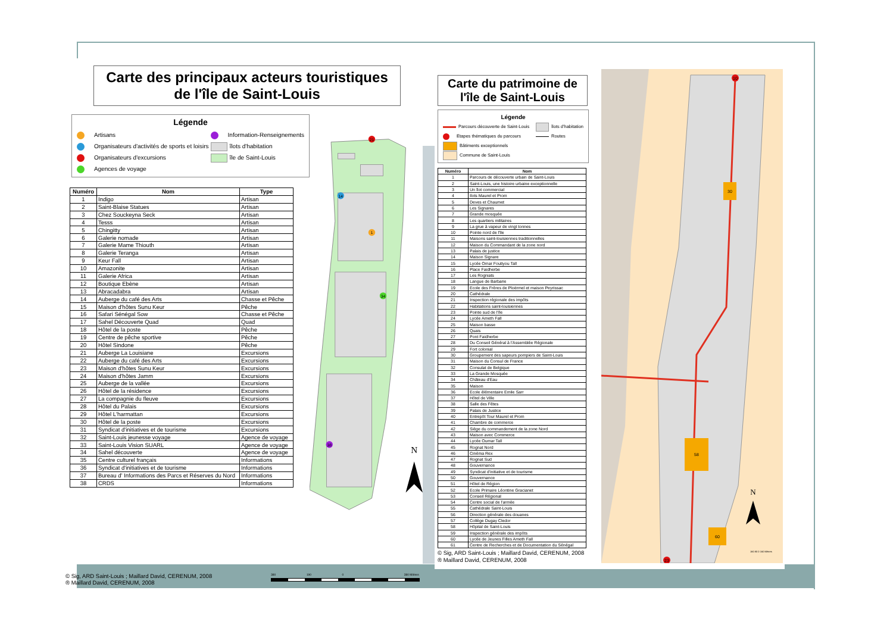Carte des principaux acteurs touristiques
de l'île de Saint-Louis
Légende
Artisans
Organisateurs d'activités de sports et loisirs
Organisateurs d'excursions
Agences de voyage
Information-Renseignements
îlots d'habitation
île de Saint-Louis
| Numéro | Nom | Type |
| --- | --- | --- |
| 1 | Indigo | Artisan |
| 2 | Saint-Blaise Statues | Artisan |
| 3 | Chez Souckeyna Seck | Artisan |
| 4 | Tesss | Artisan |
| 5 | Chingitty | Artisan |
| 6 | Galerie nomade | Artisan |
| 7 | Galerie Mame Thiouth | Artisan |
| 8 | Galerie Teranga | Artisan |
| 9 | Keur Fall | Artisan |
| 10 | Amazonite | Artisan |
| 11 | Galerie Africa | Artisan |
| 12 | Boutique Ebène | Artisan |
| 13 | Abracadabra | Artisan |
| 14 | Auberge du café des Arts | Chasse et Pêche |
| 15 | Maison d'hôtes Sunu Keur | Pêche |
| 16 | Safari Sénégal Sow | Chasse et Pêche |
| 17 | Sahel Découverte Quad | Quad |
| 18 | Hôtel de la poste | Pêche |
| 19 | Centre de pêche sportive | Pêche |
| 20 | Hôtel Sindone | Pêche |
| 21 | Auberge La Louisiane | Excursions |
| 22 | Auberge du café des Arts | Excursions |
| 23 | Maison d'hôtes Sunu Keur | Excursions |
| 24 | Maison d'hôtes Jamm | Excursions |
| 25 | Auberge de la vallée | Excursions |
| 26 | Hôtel de la résidence | Excursions |
| 27 | La compagnie du fleuve | Excursions |
| 28 | Hôtel du Palais | Excursions |
| 29 | Hôtel L'harmattan | Excursions |
| 30 | Hôtel de la poste | Excursions |
| 31 | Syndicat d'initiatives et de tourisme | Excursions |
| 32 | Saint-Louis jeunesse voyage | Agence de voyage |
| 33 | Saint-Louis Vision SUARL | Agence de voyage |
| 34 | Sahel découverte | Agence de voyage |
| 35 | Centre culturel français | Informations |
| 36 | Syndicat d'initiatives et de tourisme | Informations |
| 37 | Bureau d' Informations des Parcs et Réserves du Nord | Informations |
| 38 | CRDS | Informations |
21
14
1
34
38
N
© Sig, ARD Saint-Louis ; Maillard David, CERENUM, 2008
® Maillard David, CERENUM, 2008
380 190 0 380 Mètres
Carte du patrimoine de l'île de Saint-Louis
Légende
Parcours découverte de Saint-Louis
Etapes thématiques du parcours
Bâtiments exceptionnels
Commune de Saint-Louis
îlots d'habitation
Routes
| Numéro | Nom |
| --- | --- |
| 1 | Parcours de découverte urbain de Saint-Louis |
| 2 | Saint-Louis, une histoire urbaine exceptionnelle |
| 3 | Un îlot commercial |
| 4 | Ilots Maurel et Prom |
| 5 | Deves et Chaumet |
| 6 | Les Signares |
| 7 | Grande mosquée |
| 8 | Les quartiers militaires |
| 9 | La grue à vapeur de vingt tonnes |
| 10 | Pointe nord de l'île |
| 11 | Maisons saint-louisiennes traditionnelles |
| 12 | Maison du Commandant de la zone nord |
| 13 | Palais de justice |
| 14 | Maison Signare |
| 15 | Lycée Omar Foutiyou Tall |
| 16 | Place Faidherbe |
| 17 | Les Rogniats |
| 18 | Langue de Barbarie |
| 19 | Ecole des Frères de Ploërmel et maison Peyrissac |
| 20 | Cathédrale |
| 21 | Inspection régionale des impôts |
| 22 | Habitations saint-louisiennes |
| 23 | Pointe sud de l'île |
| 24 | Lycée Ameth Fall |
| 25 | Maison basse |
| 26 | Quais |
| 27 | Pont Faidherbe |
| 28 | Du Conseil Général à l'Assemblée Régionale |
| 29 | Fort colonial |
| 30 | Groupement des sapeurs pompiers de Saint-Louis |
| 31 | Maison du Consul de France |
| 32 | Consulat de Belgique |
| 33 | La Grande Mosquée |
| 34 | Château d'Eau |
| 35 | Maison |
| 36 | Ecole élémentaire Emile Sarr |
| 37 | Hôtel de Ville |
| 38 | Salle des Fêtes |
| 39 | Palais de Justice |
| 40 | Entrepôt Tour Maurel et Prom |
| 41 | Chambre de commerce |
| 42 | Siège du commandement de la zone Nord |
| 43 | Maison avec Commerce |
| 44 | Lycée Oumar Tall |
| 45 | Rognat Nord |
| 46 | Cinéma Rex |
| 47 | Rognat Sud |
| 48 | Gouvernance |
| 49 | Syndicat d'initiative et de tourisme |
| 50 | Gouvernance |
| 51 | Hôtel de Région |
| 52 | Ecole Primaire Léontine Gracianet |
| 53 | Conseil Régional |
| 54 | Centre social de l'armée |
| 55 | Cathédrale Saint-Louis |
| 56 | Direction générale des douanes |
| 57 | Collège Dugay Cledor |
| 58 | Hôpital de Saint-Louis |
| 59 | Inspection générale des impôts |
| 60 | Lycée de Jeunes Filles Ameth Fall |
| 61 | Centre de Recherches et de Documentation du Sénégal |
© Sig, ARD Saint-Louis ; Maillard David, CERENUM, 2008
® Maillard David, CERENUM, 2008
10
30
58
60
23
N
160 80 0 160 Mètres